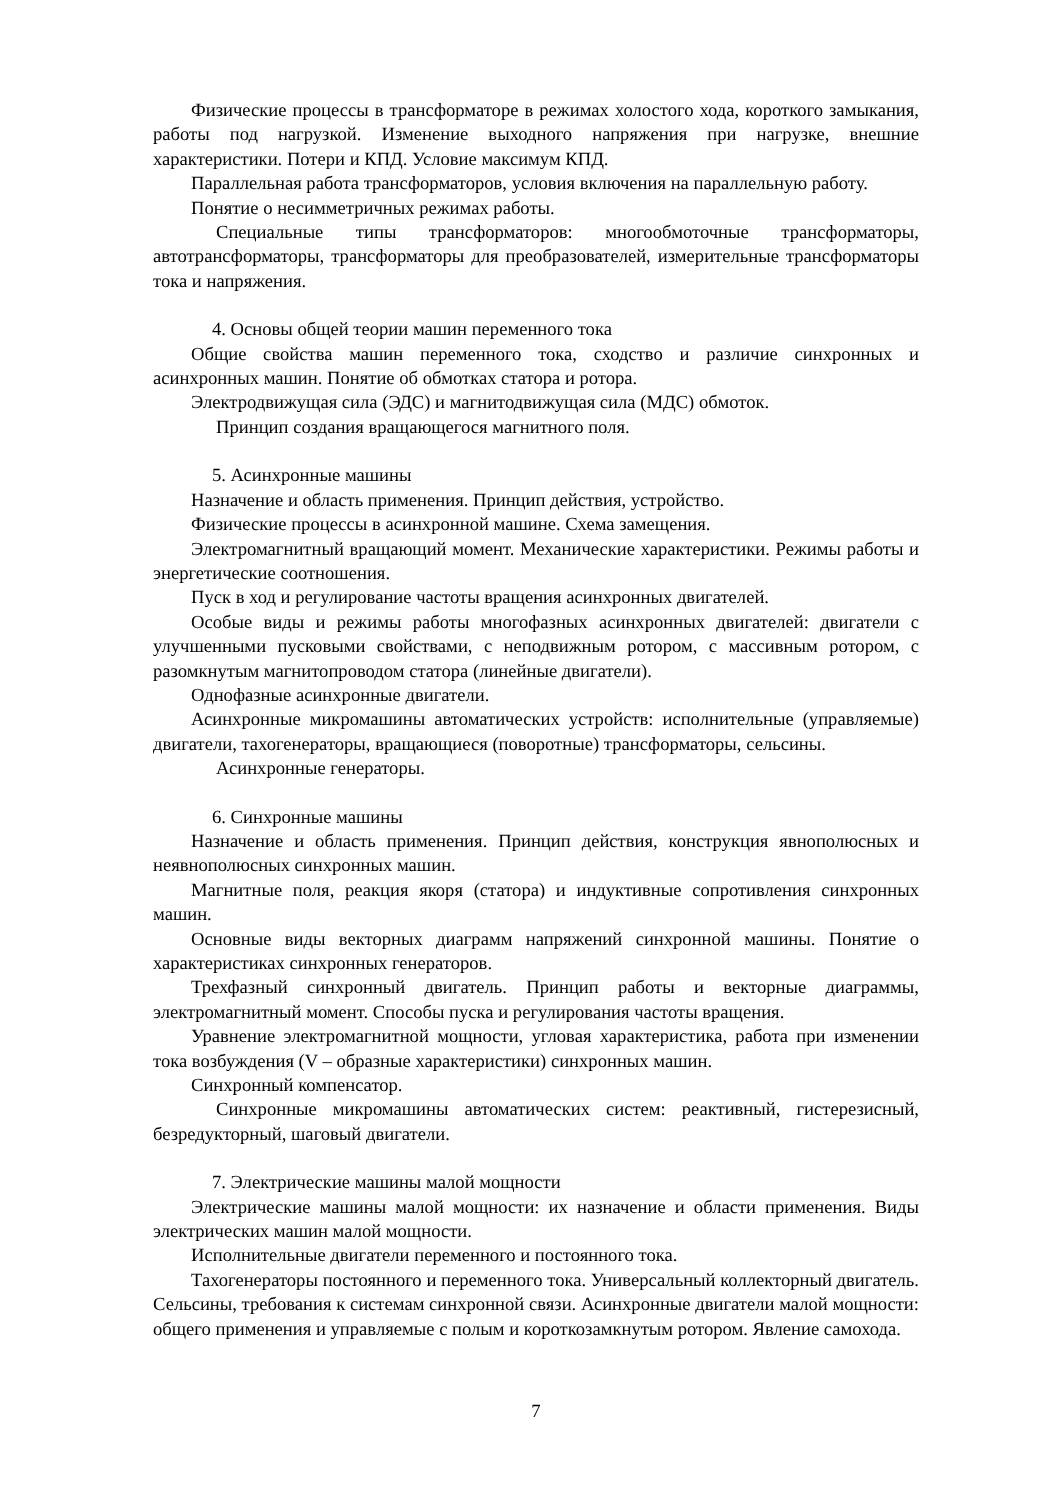Физические процессы в трансформаторе в режимах холостого хода, короткого замыкания, работы под нагрузкой. Изменение выходного напряжения при нагрузке, внешние характеристики. Потери и КПД. Условие максимум КПД.
Параллельная работа трансформаторов, условия включения на параллельную работу.
Понятие о несимметричных режимах работы.
Специальные типы трансформаторов: многообмоточные трансформаторы, автотрансформаторы, трансформаторы для преобразователей, измерительные трансформаторы тока и напряжения.
4. Основы общей теории машин переменного тока
Общие свойства машин переменного тока, сходство и различие синхронных и асинхронных машин. Понятие об обмотках статора и ротора.
Электродвижущая сила (ЭДС) и магнитодвижущая сила (МДС) обмоток.
Принцип создания вращающегося магнитного поля.
5. Асинхронные машины
Назначение и область применения. Принцип действия, устройство.
Физические процессы в асинхронной машине. Схема замещения.
Электромагнитный вращающий момент. Механические характеристики. Режимы работы и энергетические соотношения.
Пуск в ход и регулирование частоты вращения асинхронных двигателей.
Особые виды и режимы работы многофазных асинхронных двигателей: двигатели с улучшенными пусковыми свойствами, с неподвижным ротором, с массивным ротором, с разомкнутым магнитопроводом статора (линейные двигатели).
Однофазные асинхронные двигатели.
Асинхронные микромашины автоматических устройств: исполнительные (управляемые) двигатели, тахогенераторы, вращающиеся (поворотные) трансформаторы, сельсины.
Асинхронные генераторы.
6. Синхронные машины
Назначение и область применения. Принцип действия, конструкция явнополюсных и неявнополюсных синхронных машин.
Магнитные поля, реакция якоря (статора) и индуктивные сопротивления синхронных машин.
Основные виды векторных диаграмм напряжений синхронной машины. Понятие о характеристиках синхронных генераторов.
Трехфазный синхронный двигатель. Принцип работы и векторные диаграммы, электромагнитный момент. Способы пуска и регулирования частоты вращения.
Уравнение электромагнитной мощности, угловая характеристика, работа при изменении тока возбуждения (V – образные характеристики) синхронных машин.
Синхронный компенсатор.
Синхронные микромашины автоматических систем: реактивный, гистерезисный, безредукторный, шаговый двигатели.
7. Электрические машины малой мощности
Электрические машины малой мощности: их назначение и области применения. Виды электрических машин малой мощности.
Исполнительные двигатели переменного и постоянного тока.
Тахогенераторы постоянного и переменного тока. Универсальный коллекторный двигатель. Сельсины, требования к системам синхронной связи. Асинхронные двигатели малой мощности: общего применения и управляемые с полым и короткозамкнутым ротором. Явление самохода.
7